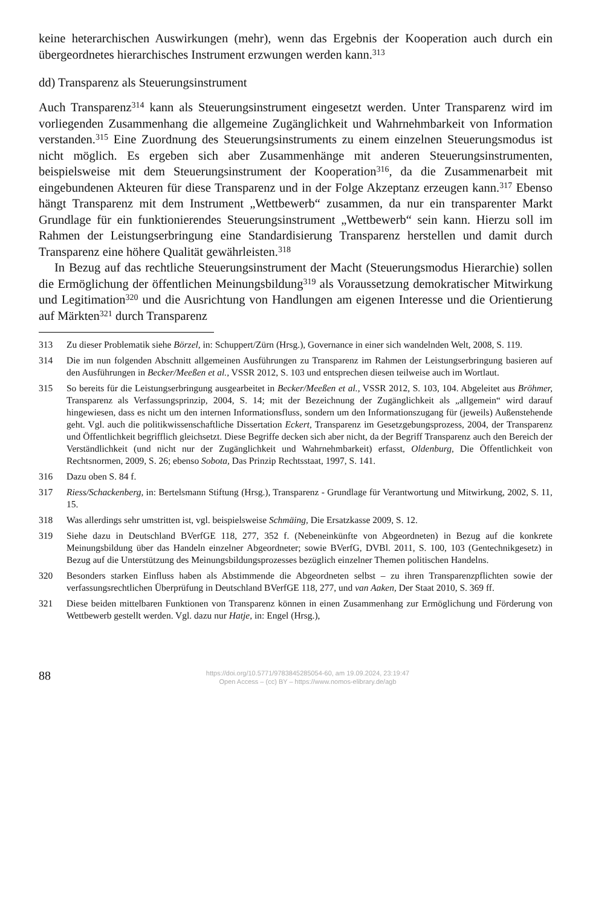keine heterarchischen Auswirkungen (mehr), wenn das Ergebnis der Kooperation auch durch ein übergeordnetes hierarchisches Instrument erzwungen werden kann.<sup>313</sup>
dd) Transparenz als Steuerungsinstrument
Auch Transparenz<sup>314</sup> kann als Steuerungsinstrument eingesetzt werden. Unter Transparenz wird im vorliegenden Zusammenhang die allgemeine Zugänglichkeit und Wahrnehmbarkeit von Information verstanden.<sup>315</sup> Eine Zuordnung des Steuerungsinstruments zu einem einzelnen Steuerungsmodus ist nicht möglich. Es ergeben sich aber Zusammenhänge mit anderen Steuerungsinstrumenten, beispielsweise mit dem Steuerungsinstrument der Kooperation<sup>316</sup>, da die Zusammenarbeit mit eingebundenen Akteuren für diese Transparenz und in der Folge Akzeptanz erzeugen kann.<sup>317</sup> Ebenso hängt Transparenz mit dem Instrument „Wettbewerb“ zusammen, da nur ein transparenter Markt Grundlage für ein funktionierendes Steuerungsinstrument „Wettbewerb“ sein kann. Hierzu soll im Rahmen der Leistungserbringung eine Standardisierung Transparenz herstellen und damit durch Transparenz eine höhere Qualität gewährleisten.<sup>318</sup>
In Bezug auf das rechtliche Steuerungsinstrument der Macht (Steuerungsmodus Hierarchie) sollen die Ermöglichung der öffentlichen Meinungsbildung<sup>319</sup> als Voraussetzung demokratischer Mitwirkung und Legitimation<sup>320</sup> und die Ausrichtung von Handlungen am eigenen Interesse und die Orientierung auf Märkten<sup>321</sup> durch Transparenz
313 Zu dieser Problematik siehe Börzel, in: Schuppert/Zürn (Hrsg.), Governance in einer sich wandelnden Welt, 2008, S. 119.
314 Die im nun folgenden Abschnitt allgemeinen Ausführungen zu Transparenz im Rahmen der Leistungserbringung basieren auf den Ausführungen in Becker/Meeßen et al., VSSR 2012, S. 103 und entsprechen diesen teilweise auch im Wortlaut.
315 So bereits für die Leistungserbringung ausgearbeitet in Becker/Meeßen et al., VSSR 2012, S. 103, 104. Abgeleitet aus Bröhmer, Transparenz als Verfassungsprinzip, 2004, S. 14; mit der Bezeichnung der Zugänglichkeit als „allgemein“ wird darauf hingewiesen, dass es nicht um den internen Informationsfluss, sondern um den Informationszugang für (jeweils) Außenstehende geht. Vgl. auch die politikwissenschaftliche Dissertation Eckert, Transparenz im Gesetzgebungsprozess, 2004, der Transparenz und Öffentlichkeit begrifflich gleichsetzt. Diese Begriffe decken sich aber nicht, da der Begriff Transparenz auch den Bereich der Verständlichkeit (und nicht nur der Zugänglichkeit und Wahrnehmbarkeit) erfasst, Oldenburg, Die Öffentlichkeit von Rechtsnormen, 2009, S. 26; ebenso Sobota, Das Prinzip Rechtsstaat, 1997, S. 141.
316 Dazu oben S. 84 f.
317 Riess/Schackenberg, in: Bertelsmann Stiftung (Hrsg.), Transparenz - Grundlage für Verantwortung und Mitwirkung, 2002, S. 11, 15.
318 Was allerdings sehr umstritten ist, vgl. beispielsweise Schmäing, Die Ersatzkasse 2009, S. 12.
319 Siehe dazu in Deutschland BVerfGE 118, 277, 352 f. (Nebeneinkünfte von Abgeordneten) in Bezug auf die konkrete Meinungsbildung über das Handeln einzelner Abgeordneter; sowie BVerfG, DVBl. 2011, S. 100, 103 (Gentechnikgesetz) in Bezug auf die Unterstützung des Meinungsbildungsprozesses bezüglich einzelner Themen politischen Handelns.
320 Besonders starken Einfluss haben als Abstimmende die Abgeordneten selbst – zu ihren Transparenzpflichten sowie der verfassungsrechtlichen Überprüfung in Deutschland BVerfGE 118, 277, und van Aaken, Der Staat 2010, S. 369 ff.
321 Diese beiden mittelbaren Funktionen von Transparenz können in einen Zusammenhang zur Ermöglichung und Förderung von Wettbewerb gestellt werden. Vgl. dazu nur Hatje, in: Engel (Hrsg.),
88
https://doi.org/10.5771/9783845285054-60, am 19.09.2024, 23:19:47
Open Access – (cc) BY – https://www.nomos-elibrary.de/agb